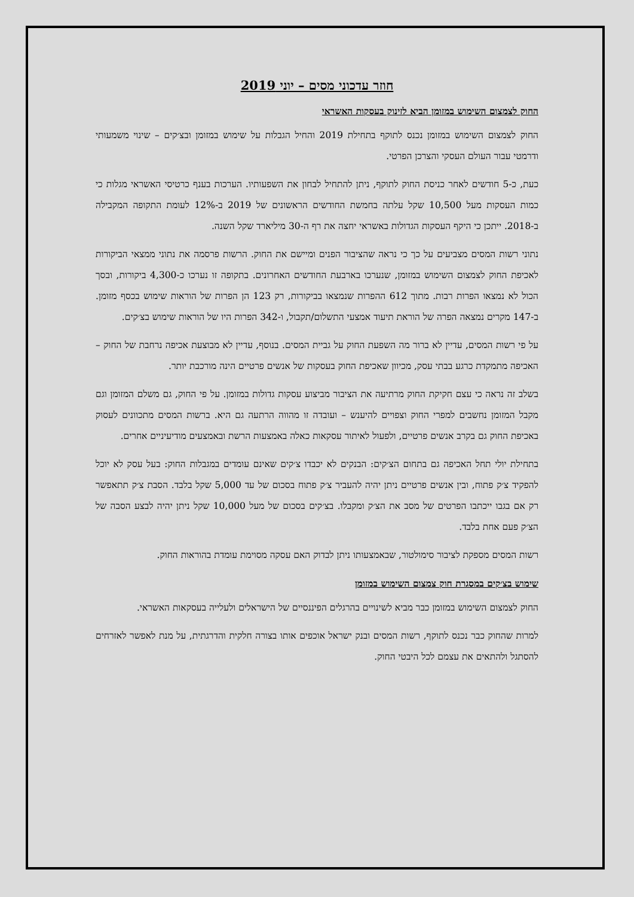חוזר עדכוני מסים – יוני 2019
החוק לצמצום השימוש במזומן הביא לזינוק בעסקות האשראי
החוק לצמצום השימוש במזומן נכנס לתוקף בתחילת 2019 והחיל הגבלות על שימוש במזומן ובצ׳קים – שינוי משמעותי ודרמטי עבור העולם העסקי והצרכן הפרטי.
כעת, כ-5 חודשים לאחר כניסת החוק לתוקף, ניתן להתחיל לבחון את השפעותיו. הערכות בענף כרטיסי האשראי מגלות כי כמות העסקות מעל 10,500 שקל עלתה בחמשת החודשים הראשונים של 2019 ב-12% לעומת התקופה המקבילה ב-2018. ייתכן כי היקף העסקות הגדולות באשראי יחצה את רף ה-30 מיליארד שקל השנה.
נתוני רשות המסים מצביעים על כך כי נראה שהציבור הפנים ומיישם את החוק. הרשות פרסמה את נתוני ממצאי הביקורות לאכיפת החוק לצמצום השימוש במזומן, שנערכו בארבעת החודשים האחרונים. בתקופה זו נערכו כ-4,300 ביקורות, ובסך הכול לא נמצאו הפרות רבות. מתוך 612 ההפרות שנמצאו בביקורות, רק 123 הן הפרות של הוראות שימוש בכסף מזומן. ב-147 מקרים נמצאה הפרה של הוראת תיעוד אמצעי התשלום/תקבול, ו-342 הפרות היו של הוראות שימוש בצ׳קים.
על פי רשות המסים, עדיין לא ברור מה השפעת החוק על גביית המסים. בנוסף, עדיין לא מבוצעת אכיפה נרחבת של החוק – האכיפה מתמקדת כרגע בבתי עסק, מכיוון שאכיפת החוק בעסקות של אנשים פרטיים הינה מורכבת יותר.
בשלב זה נראה כי עצם חקיקת החוק מרתיעה את הציבור מביצוע עסקות גדולות במזומן. על פי החוק, גם משלם המזומן וגם מקבל המזומן נחשבים למפרי החוק וצפויים להיענש – ועובדה זו מהווה הרתעה גם היא. ברשות המסים מתכוונים לעסוק באכיפת החוק גם בקרב אנשים פרטיים, ולפעול לאיתור עסקאות כאלה באמצעות הרשת ובאמצעים מודיעיניים אחרים.
בתחילת יולי תחל האכיפה גם בתחום הצ׳קים: הבנקים לא יכבדו צ׳קים שאינם עומדים במגבלות החוק: בעל עסק לא יוכל להפקיד צ׳ק פתוח, ובין אנשים פרטיים ניתן יהיה להעביר צ׳ק פתוח בסכום של עד 5,000 שקל בלבד. הסבת צ׳ק תתאפשר רק אם בגבו ייכתבו הפרטים של מסב את הצ׳ק ומקבלו. בצ׳קים בסכום של מעל 10,000 שקל ניתן יהיה לבצע הסבה של הצ׳ק פעם אחת בלבד.
רשות המסים מספקת לציבור סימולטור, שבאמצעותו ניתן לבדוק האם עסקה מסוימת עומדת בהוראות החוק.
שימוש בצ׳קים במסגרת חוק צמצום השימוש במזומן
החוק לצמצום השימוש במזומן כבר מביא לשינויים בהרגלים הפיננסיים של הישראלים ולעלייה בעסקאות האשראי.
למרות שהחוק כבר נכנס לתוקף, רשות המסים ובנק ישראל אוכפים אותו בצורה חלקית והדרגתית, על מנת לאפשר לאזרחים להסתגל ולהתאים את עצמם לכל היבטי החוק.